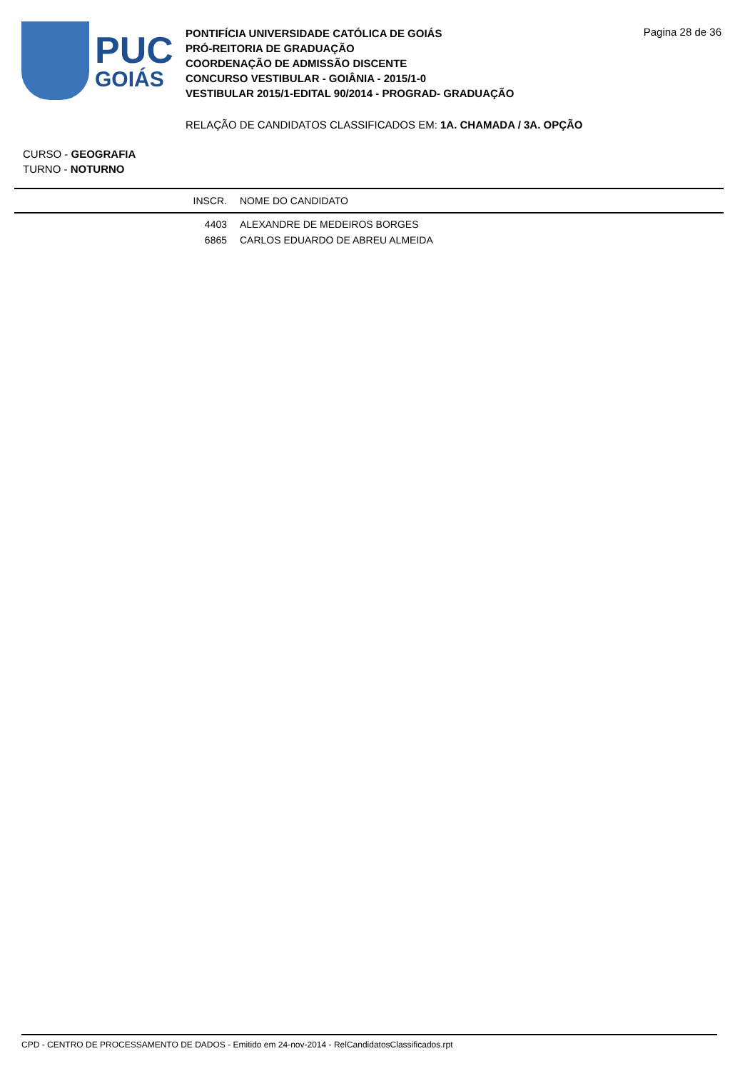PUC
GOIÁS
PONTIFÍCIA UNIVERSIDADE CATÓLICA DE GOIÁS
PRÓ-REITORIA DE GRADUAÇÃO
COORDENAÇÃO DE ADMISSÃO DISCENTE
CONCURSO VESTIBULAR - GOIÂNIA - 2015/1-0
VESTIBULAR 2015/1-EDITAL 90/2014 - PROGRAD- GRADUAÇÃO
Pagina 28 de 36
RELAÇÃO DE CANDIDATOS CLASSIFICADOS EM: 1A. CHAMADA / 3A. OPÇÃO
CURSO - GEOGRAFIA
TURNO - NOTURNO
| INSCR. | NOME DO CANDIDATO |
| --- | --- |
| 4403 | ALEXANDRE DE MEDEIROS BORGES |
| 6865 | CARLOS EDUARDO DE ABREU ALMEIDA |
CPD - CENTRO DE PROCESSAMENTO DE DADOS - Emitido em 24-nov-2014 - RelCandidatosClassificados.rpt